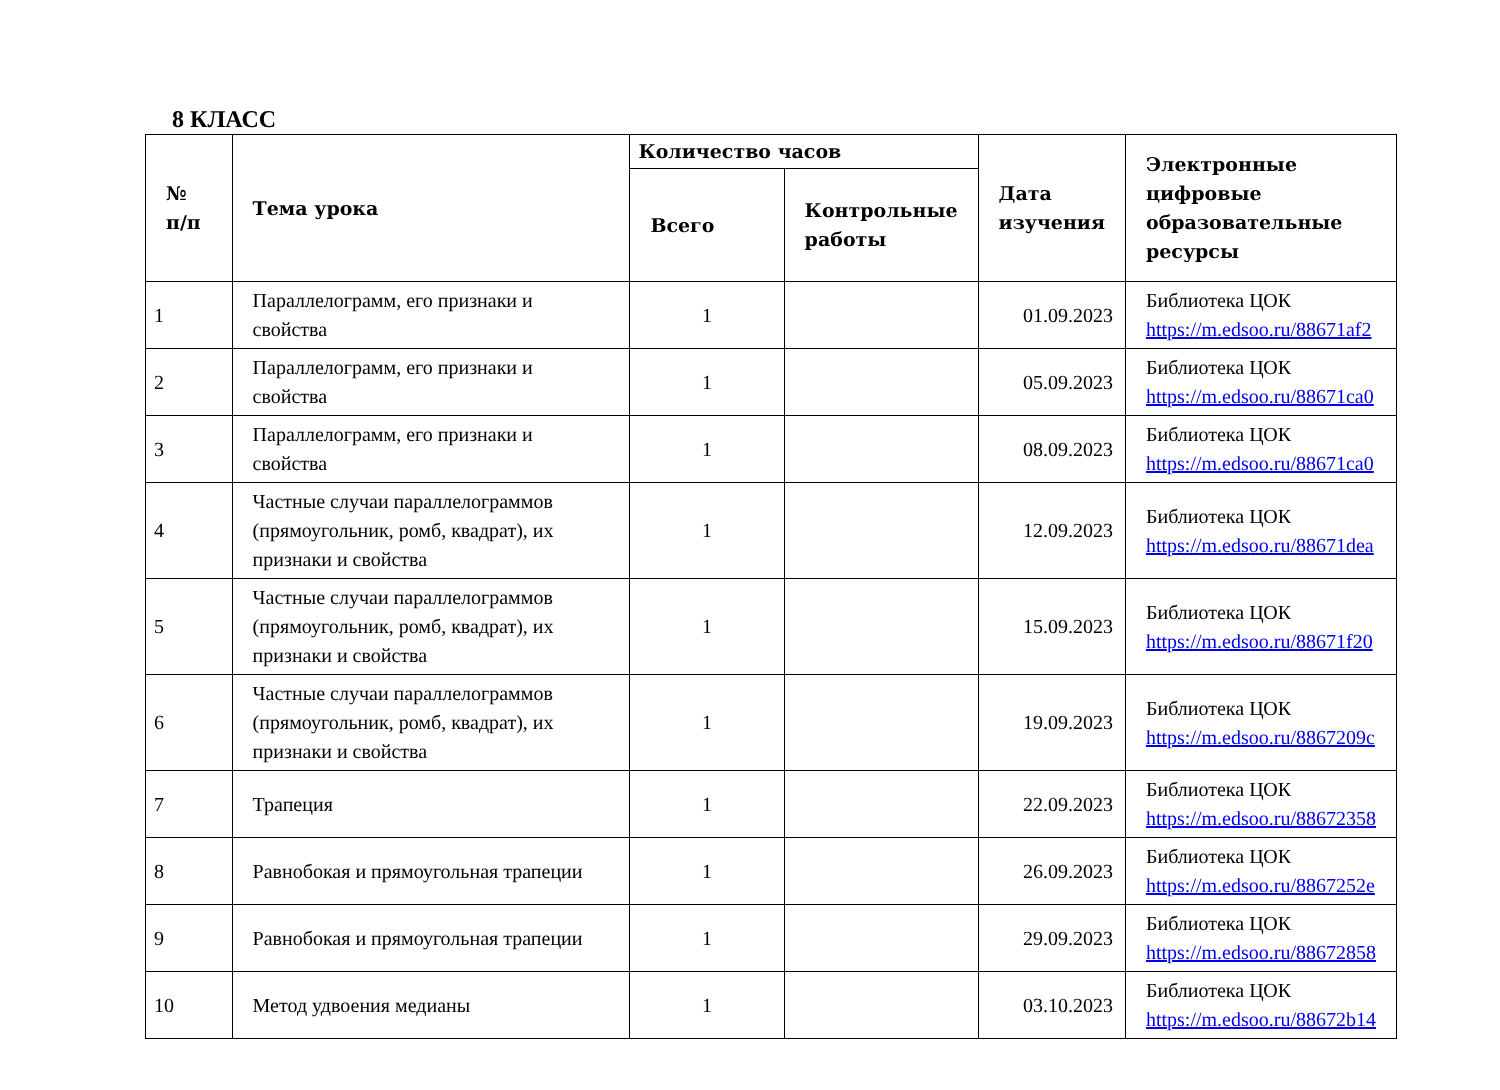8 КЛАСС
| № п/п | Тема урока | Количество часов | | Дата изучения | Электронные цифровые образовательные ресурсы |
| --- | --- | --- | --- | --- | --- |
| | | Всего | Контрольные работы | | |
| 1 | Параллелограмм, его признаки и свойства | 1 | | 01.09.2023 | Библиотека ЦОК https://m.edsoo.ru/88671af2 |
| 2 | Параллелограмм, его признаки и свойства | 1 | | 05.09.2023 | Библиотека ЦОК https://m.edsoo.ru/88671ca0 |
| 3 | Параллелограмм, его признаки и свойства | 1 | | 08.09.2023 | Библиотека ЦОК https://m.edsoo.ru/88671ca0 |
| 4 | Частные случаи параллелограммов (прямоугольник, ромб, квадрат), их признаки и свойства | 1 | | 12.09.2023 | Библиотека ЦОК https://m.edsoo.ru/88671dea |
| 5 | Частные случаи параллелограммов (прямоугольник, ромб, квадрат), их признаки и свойства | 1 | | 15.09.2023 | Библиотека ЦОК https://m.edsoo.ru/88671f20 |
| 6 | Частные случаи параллелограммов (прямоугольник, ромб, квадрат), их признаки и свойства | 1 | | 19.09.2023 | Библиотека ЦОК https://m.edsoo.ru/8867209c |
| 7 | Трапеция | 1 | | 22.09.2023 | Библиотека ЦОК https://m.edsoo.ru/88672358 |
| 8 | Равнобокая и прямоугольная трапеции | 1 | | 26.09.2023 | Библиотека ЦОК https://m.edsoo.ru/8867252e |
| 9 | Равнобокая и прямоугольная трапеции | 1 | | 29.09.2023 | Библиотека ЦОК https://m.edsoo.ru/88672858 |
| 10 | Метод удвоения медианы | 1 | | 03.10.2023 | Библиотека ЦОК https://m.edsoo.ru/88672b14 |